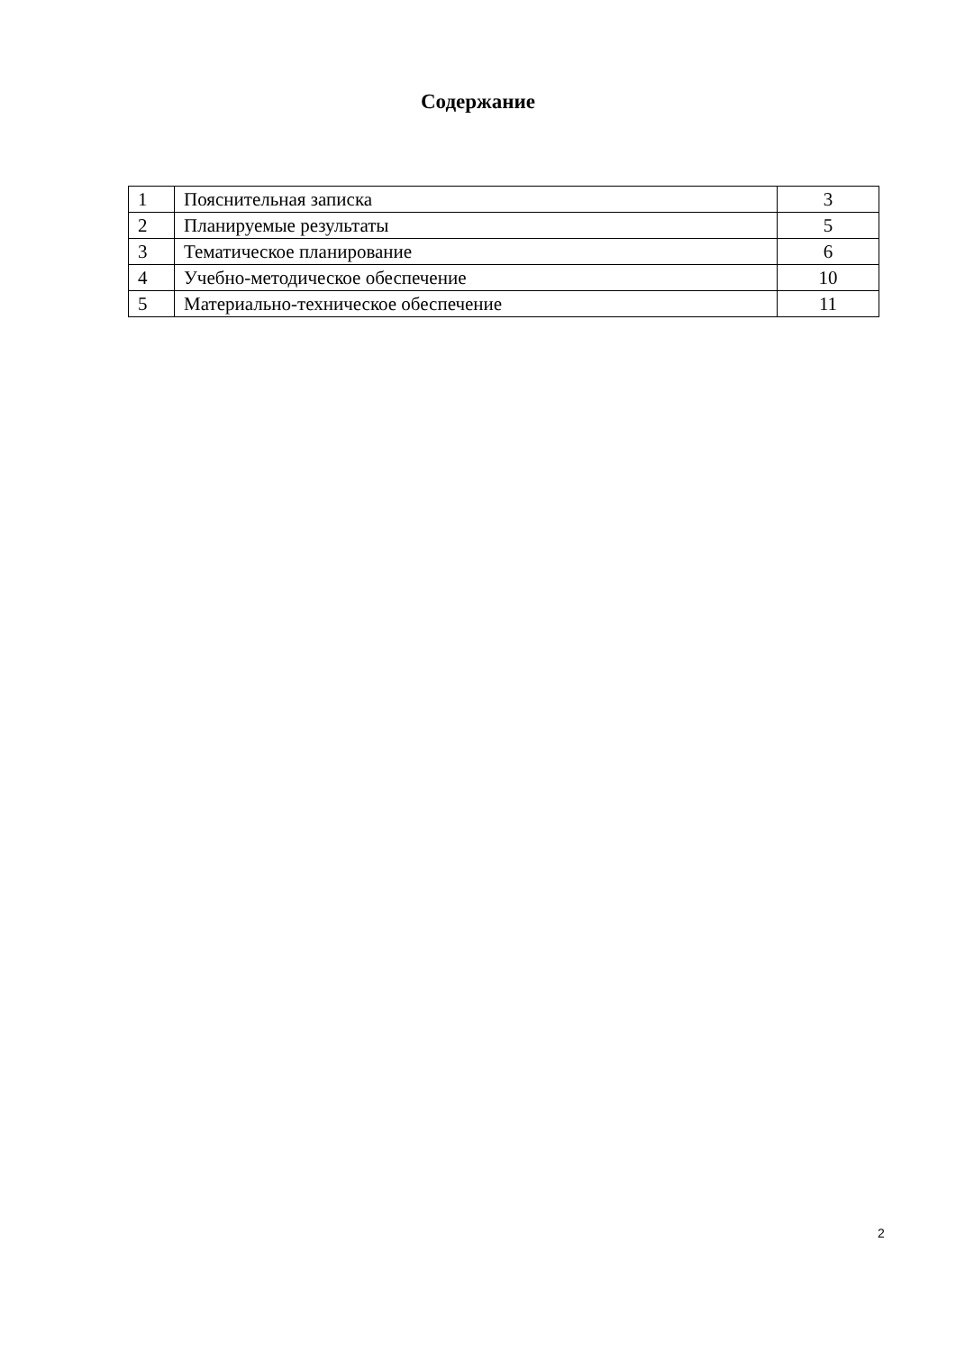Содержание
| 1 | Пояснительная записка | 3 |
| 2 | Планируемые результаты | 5 |
| 3 | Тематическое планирование | 6 |
| 4 | Учебно-методическое обеспечение | 10 |
| 5 | Материально-техническое обеспечение | 11 |
2